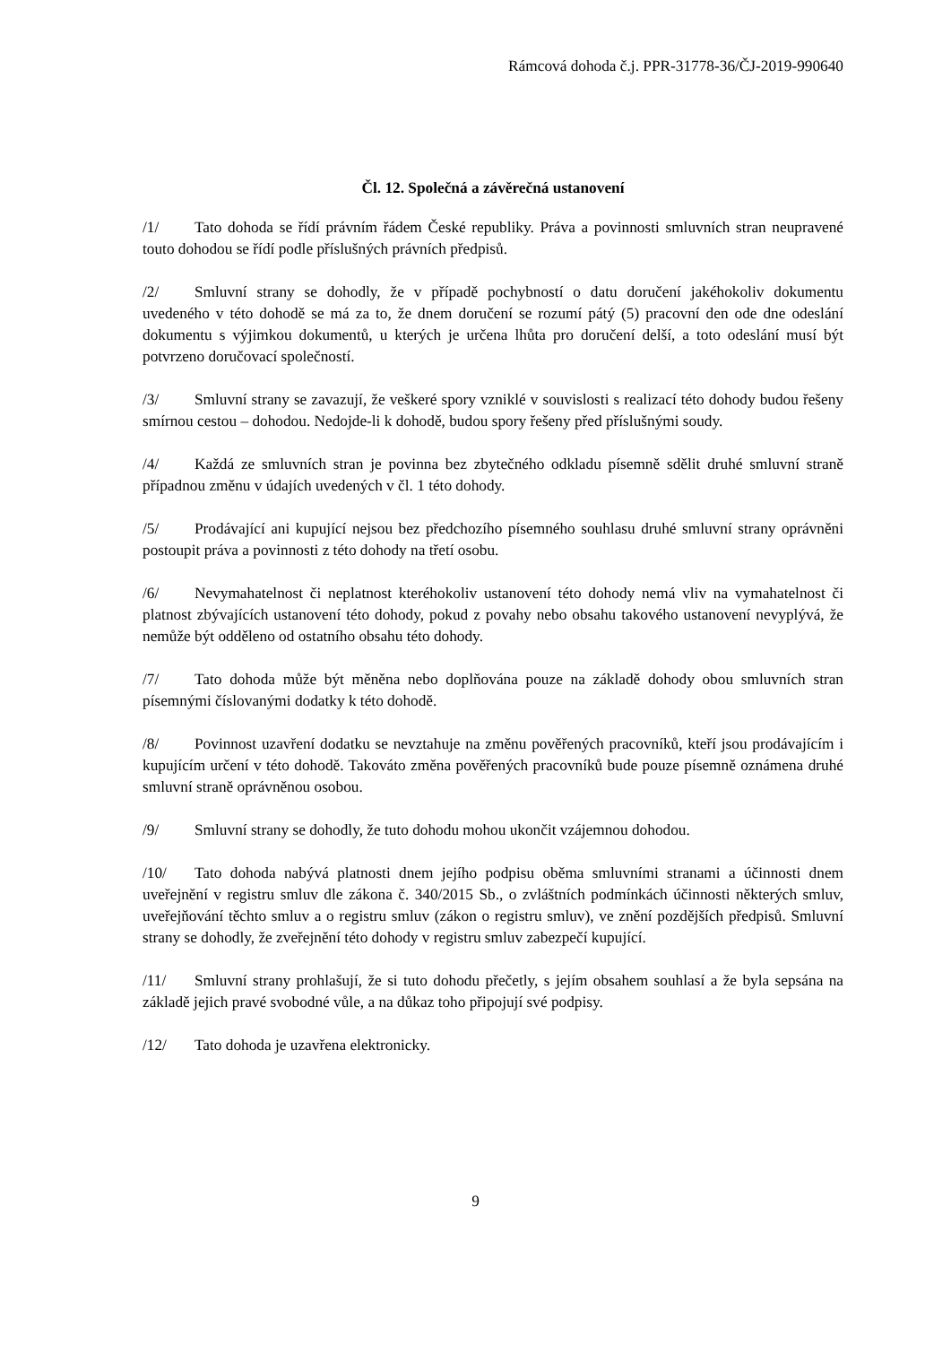Rámcová dohoda č.j. PPR-31778-36/ČJ-2019-990640
Čl. 12. Společná a závěrečná ustanovení
/1/ Tato dohoda se řídí právním řádem České republiky. Práva a povinnosti smluvních stran neupravené touto dohodou se řídí podle příslušných právních předpisů.
/2/ Smluvní strany se dohodly, že v případě pochybností o datu doručení jakéhokoliv dokumentu uvedeného v této dohodě se má za to, že dnem doručení se rozumí pátý (5) pracovní den ode dne odeslání dokumentu s výjimkou dokumentů, u kterých je určena lhůta pro doručení delší, a toto odeslání musí být potvrzeno doručovací společností.
/3/ Smluvní strany se zavazují, že veškeré spory vzniklé v souvislosti s realizací této dohody budou řešeny smírnou cestou – dohodou. Nedojde-li k dohodě, budou spory řešeny před příslušnými soudy.
/4/ Každá ze smluvních stran je povinna bez zbytečného odkladu písemně sdělit druhé smluvní straně případnou změnu v údajích uvedených v čl. 1 této dohody.
/5/ Prodávající ani kupující nejsou bez předchozího písemného souhlasu druhé smluvní strany oprávněni postoupit práva a povinnosti z této dohody na třetí osobu.
/6/ Nevymahatelnost či neplatnost kteréhokoliv ustanovení této dohody nemá vliv na vymahatelnost či platnost zbývajících ustanovení této dohody, pokud z povahy nebo obsahu takového ustanovení nevyplývá, že nemůže být odděleno od ostatního obsahu této dohody.
/7/ Tato dohoda může být měněna nebo doplňována pouze na základě dohody obou smluvních stran písemnými číslovanými dodatky k této dohodě.
/8/ Povinnost uzavření dodatku se nevztahuje na změnu pověřených pracovníků, kteří jsou prodávajícím i kupujícím určení v této dohodě. Takováto změna pověřených pracovníků bude pouze písemně oznámena druhé smluvní straně oprávněnou osobou.
/9/ Smluvní strany se dohodly, že tuto dohodu mohou ukončit vzájemnou dohodou.
/10/ Tato dohoda nabývá platnosti dnem jejího podpisu oběma smluvními stranami a účinnosti dnem uveřejnění v registru smluv dle zákona č. 340/2015 Sb., o zvláštních podmínkách účinnosti některých smluv, uveřejňování těchto smluv a o registru smluv (zákon o registru smluv), ve znění pozdějších předpisů. Smluvní strany se dohodly, že zveřejnění této dohody v registru smluv zabezpečí kupující.
/11/ Smluvní strany prohlašují, že si tuto dohodu přečetly, s jejím obsahem souhlasí a že byla sepsána na základě jejich pravé svobodné vůle, a na důkaz toho připojují své podpisy.
/12/ Tato dohoda je uzavřena elektronicky.
9